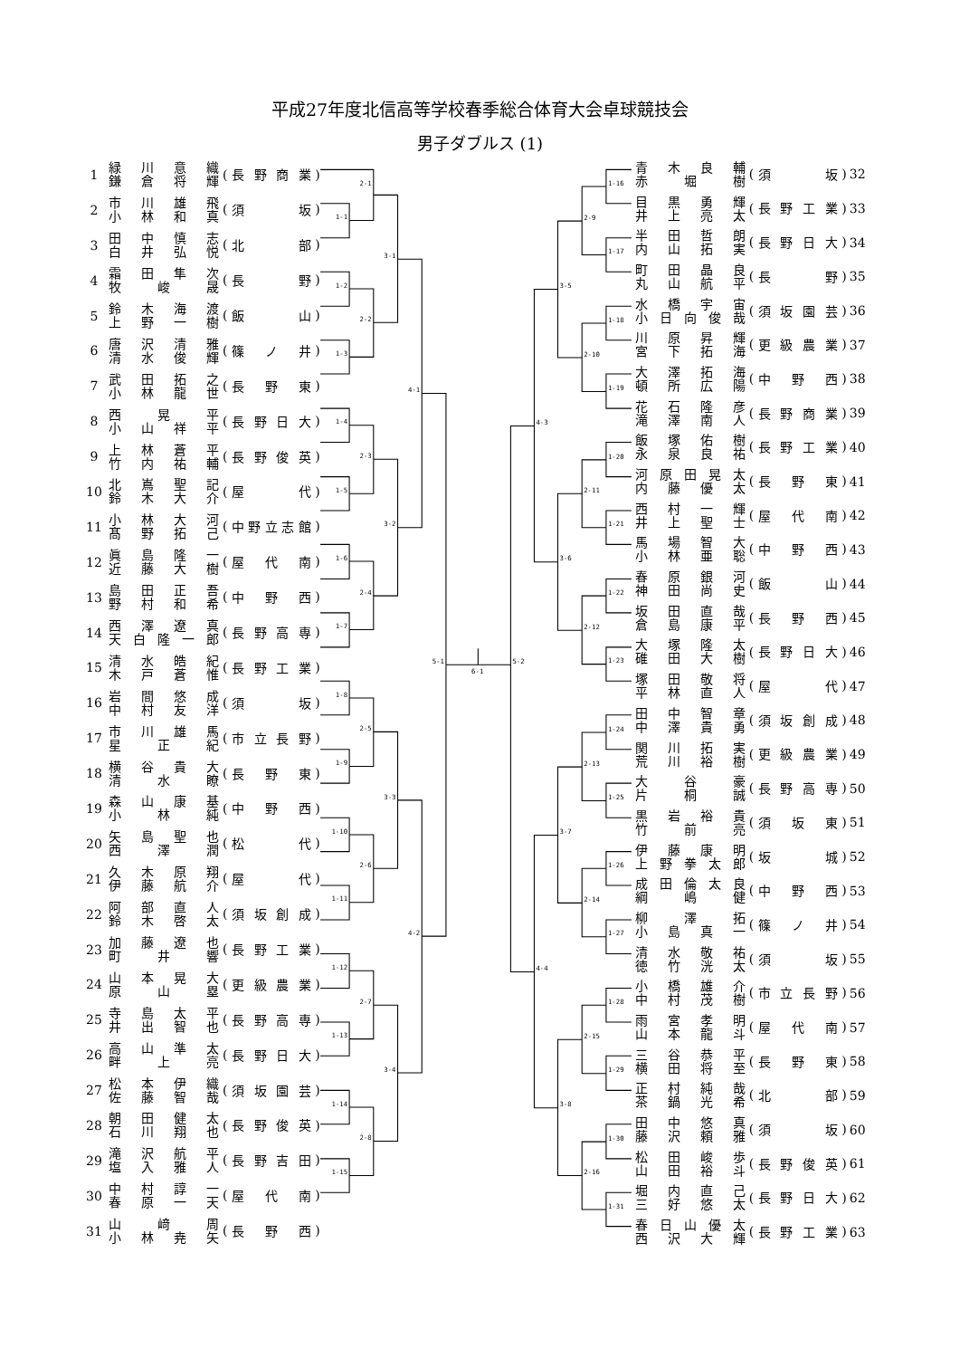平成27年度北信高等学校春季総合体育大会卓球競技会
男子ダブルス (1)
| 1 | 緑 川 意 織 鎌 倉 将 輝 | ( 長野商業 ) |
| 2 | 市 川 雄 飛 小 林 和 真 | ( 須 坂 ) |
| 3 | 田 中 慎 志 白 井 弘 悦 | ( 北 部 ) |
| 4 | 霜 田 隼 次 牧 峻 晟 | ( 長 野 ) |
| 5 | 鈴 木 海 渡 上 野 一 樹 | ( 飯 山 ) |
| 6 | 唐 沢 清 雅 清 水 俊 輝 | ( 篠ノ井 ) |
| 7 | 武 田 拓 之 小 林 龍 世 | ( 長野東 ) |
| 8 | 西 晃 平 小 山 祥 平 | ( 長野日大 ) |
| 9 | 上 林 蒼 平 竹 内 祐 輔 | ( 長野俊英 ) |
| 10 | 北 嶌 聖 記 鈴 木 大 介 | ( 屋 代 ) |
| 11 | 小 林 大 河 髙 野 拓 己 | ( 中野立志館 ) |
| 12 | 眞 島 隆 一 近 藤 大 樹 | ( 屋代南 ) |
| 13 | 島 田 正 吾 野 村 和 希 | ( 中野西 ) |
| 14 | 西 澤 遼 真 天 白 隆 一 郎 | ( 長野高専 ) |
| 15 | 清 水 皓 紀 木 戸 蒼 惟 | ( 長野工業 ) |
| 16 | 岩 間 悠 成 中 村 友 洋 | ( 須 坂 ) |
| 17 | 市 川 雄 馬 星 正 紀 | ( 市立長野 ) |
| 18 | 横 谷 貴 大 清 水 瞭 | ( 長野東 ) |
| 19 | 森 山 康 基 小 林 純 | ( 中野西 ) |
| 20 | 矢 島 聖 也 西 澤 潤 | ( 松 代 ) |
| 21 | 久 木 原 翔 伊 藤 航 介 | ( 屋 代 ) |
| 22 | 阿 部 直 人 鈴 木 啓 太 | ( 須坂創成 ) |
| 23 | 加 藤 遼 也 町 井 響 | ( 長野工業 ) |
| 24 | 山 本 晃 大 原 山 塁 | ( 更級農業 ) |
| 25 | 寺 島 太 平 井 出 智 也 | ( 長野高専 ) |
| 26 | 高 山 準 太 畔 上 亮 | ( 長野日大 ) |
| 27 | 松 本 伊 織 佐 藤 智 哉 | ( 須坂園芸 ) |
| 28 | 朝 田 健 太 石 川 翔 也 | ( 長野俊英 ) |
| 29 | 滝 沢 航 平 塩 入 雅 人 | ( 長野吉田 ) |
| 30 | 中 村 諄 一 春 原 一 天 | ( 屋代南 ) |
| 31 | 山 﨑 周 小 林 尭 矢 | ( 長野西 ) |
1-1
1-2
1-3
1-4
1-5
1-6
1-7
1-8
1-9
1-10
1-11
1-12
1-13
1-14
1-15
2-1
2-2
2-3
2-4
2-5
2-6
2-7
2-8
3-1
3-2
3-3
3-4
4-1
4-2
5-1
6-1
5-2
4-3
4-4
3-5
3-6
3-7
3-8
2-9
2-10
2-11
2-12
2-13
2-14
2-15
2-16
1-16
1-17
1-18
1-19
1-20
1-21
1-22
1-23
1-24
1-25
1-26
1-27
1-28
1-29
1-30
1-31
| 青 木 良 輔 赤 堀 樹 | ( 須 坂 ) | 32 |
| 目 黒 勇 輝 井 上 亮 太 | ( 長野工業 ) | 33 |
| 半 田 哲 朗 内 山 拓 実 | ( 長野日大 ) | 34 |
| 町 田 晶 良 丸 山 航 平 | ( 長 野 ) | 35 |
| 水 橋 宇 宙 小 日 向 俊 哉 | ( 須坂園芸 ) | 36 |
| 川 原 昇 輝 宮 下 拓 海 | ( 更級農業 ) | 37 |
| 大 澤 拓 海 頓 所 広 陽 | ( 中野西 ) | 38 |
| 花 石 隆 彦 滝 澤 南 人 | ( 長野商業 ) | 39 |
| 飯 塚 佑 樹 永 泉 良 祐 | ( 長野工業 ) | 40 |
| 河 原 田 晃 太 内 藤 優 太 | ( 長野東 ) | 41 |
| 西 村 一 輝 井 上 聖 士 | ( 屋代南 ) | 42 |
| 馬 場 智 大 小 林 亜 聡 | ( 中野西 ) | 43 |
| 春 原 銀 河 神 田 尚 史 | ( 飯 山 ) | 44 |
| 坂 田 直 哉 倉 島 康 平 | ( 長野西 ) | 45 |
| 大 塚 隆 太 碓 田 大 樹 | ( 長野日大 ) | 46 |
| 塚 田 敬 将 平 林 直 人 | ( 屋 代 ) | 47 |
| 田 中 智 章 中 澤 貴 勇 | ( 須坂創成 ) | 48 |
| 関 川 拓 実 荒 川 裕 樹 | ( 更級農業 ) | 49 |
| 大 谷 豪 片 桐 誠 | ( 長野高専 ) | 50 |
| 黒 岩 裕 貴 竹 前 亮 | ( 須坂東 ) | 51 |
| 伊 藤 康 明 上 野 拳 太 郎 | ( 坂 城 ) | 52 |
| 成 田 倫 太 良 綱 嶋 健 | ( 中野西 ) | 53 |
| 柳 澤 拓 小 島 真 一 | ( 篠ノ井 ) | 54 |
| 清 水 敬 祐 徳 竹 洸 太 | ( 須 坂 ) | 55 |
| 小 橋 雄 介 中 村 茂 樹 | ( 市立長野 ) | 56 |
| 雨 宮 孝 明 山 本 龍 斗 | ( 屋代南 ) | 57 |
| 三 谷 恭 平 横 田 将 至 | ( 長野東 ) | 58 |
| 正 村 純 哉 茶 鍋 光 希 | ( 北 部 ) | 59 |
| 田 中 悠 真 藤 沢 頼 雅 | ( 須 坂 ) | 60 |
| 松 田 峻 歩 山 田 裕 斗 | ( 長野俊英 ) | 61 |
| 堀 内 直 己 三 好 悠 太 | ( 長野日大 ) | 62 |
| 春 日 山 優 太 西 沢 大 輝 | ( 長野工業 ) | 63 |